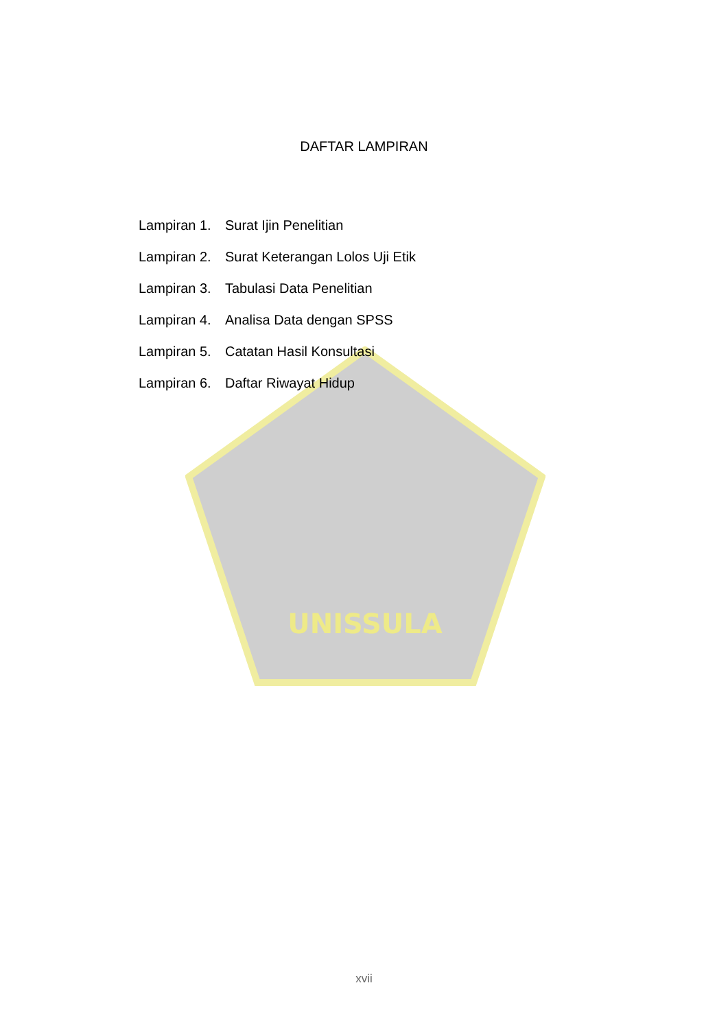UNISSULA
DAFTAR LAMPIRAN
Lampiran 1. Surat Ijin Penelitian
Lampiran 2. Surat Keterangan Lolos Uji Etik
Lampiran 3. Tabulasi Data Penelitian
Lampiran 4. Analisa Data dengan SPSS
Lampiran 5. Catatan Hasil Konsultasi
Lampiran 6. Daftar Riwayat Hidup
xvii